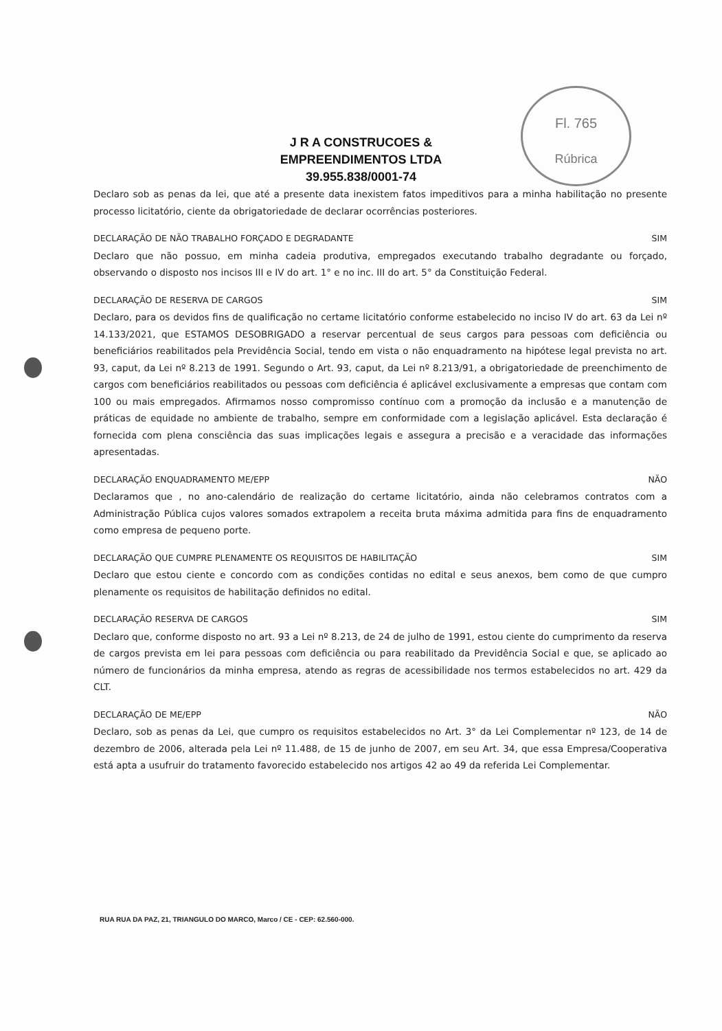Fl. 765
Rúbrica
J R A CONSTRUCOES &
EMPREENDIMENTOS LTDA
39.955.838/0001-74
Declaro sob as penas da lei, que até a presente data inexistem fatos impeditivos para a minha habilitação no presente processo licitatório, ciente da obrigatoriedade de declarar ocorrências posteriores.
DECLARAÇÃO DE NÃO TRABALHO FORÇADO E DEGRADANTE SIM
Declaro que não possuo, em minha cadeia produtiva, empregados executando trabalho degradante ou forçado, observando o disposto nos incisos III e IV do art. 1° e no inc. III do art. 5° da Constituição Federal.
DECLARAÇÃO DE RESERVA DE CARGOS SIM
Declaro, para os devidos fins de qualificação no certame licitatório conforme estabelecido no inciso IV do art. 63 da Lei nº 14.133/2021, que ESTAMOS DESOBRIGADO a reservar percentual de seus cargos para pessoas com deficiência ou beneficiários reabilitados pela Previdência Social, tendo em vista o não enquadramento na hipótese legal prevista no art. 93, caput, da Lei nº 8.213 de 1991. Segundo o Art. 93, caput, da Lei nº 8.213/91, a obrigatoriedade de preenchimento de cargos com beneficiários reabilitados ou pessoas com deficiência é aplicável exclusivamente a empresas que contam com 100 ou mais empregados. Afirmamos nosso compromisso contínuo com a promoção da inclusão e a manutenção de práticas de equidade no ambiente de trabalho, sempre em conformidade com a legislação aplicável. Esta declaração é fornecida com plena consciência das suas implicações legais e assegura a precisão e a veracidade das informações apresentadas.
DECLARAÇÃO ENQUADRAMENTO ME/EPP NÃO
Declaramos que , no ano-calendário de realização do certame licitatório, ainda não celebramos contratos com a Administração Pública cujos valores somados extrapolem a receita bruta máxima admitida para fins de enquadramento como empresa de pequeno porte.
DECLARAÇÃO QUE CUMPRE PLENAMENTE OS REQUISITOS DE HABILITAÇÃO SIM
Declaro que estou ciente e concordo com as condições contidas no edital e seus anexos, bem como de que cumpro plenamente os requisitos de habilitação definidos no edital.
DECLARAÇÃO RESERVA DE CARGOS SIM
Declaro que, conforme disposto no art. 93 a Lei nº 8.213, de 24 de julho de 1991, estou ciente do cumprimento da reserva de cargos prevista em lei para pessoas com deficiência ou para reabilitado da Previdência Social e que, se aplicado ao número de funcionários da minha empresa, atendo as regras de acessibilidade nos termos estabelecidos no art. 429 da CLT.
DECLARAÇÃO DE ME/EPP NÃO
Declaro, sob as penas da Lei, que cumpro os requisitos estabelecidos no Art. 3° da Lei Complementar nº 123, de 14 de dezembro de 2006, alterada pela Lei nº 11.488, de 15 de junho de 2007, em seu Art. 34, que essa Empresa/Cooperativa está apta a usufruir do tratamento favorecido estabelecido nos artigos 42 ao 49 da referida Lei Complementar.
RUA RUA DA PAZ, 21, TRIANGULO DO MARCO, Marco / CE - CEP: 62.560-000.